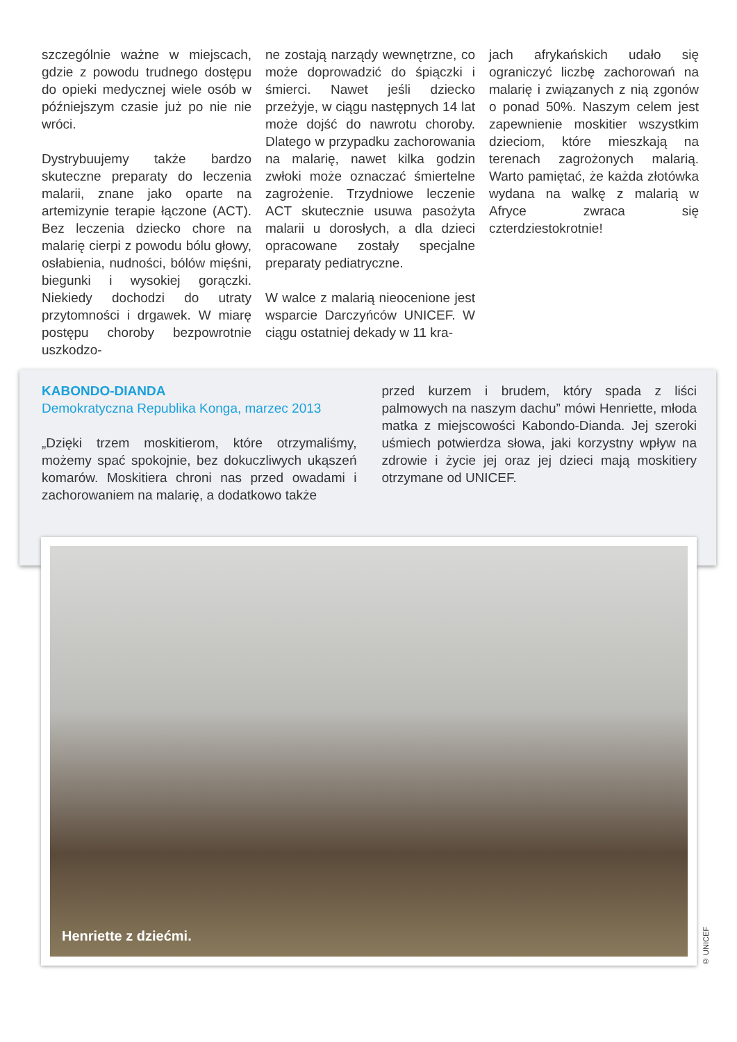szczególnie ważne w miejscach, gdzie z powodu trudnego dostępu do opieki medycznej wiele osób w późniejszym czasie już po nie nie wróci.
Dystrybuujemy także bardzo skuteczne preparaty do leczenia malarii, znane jako oparte na artemizynie terapie łączone (ACT). Bez leczenia dziecko chore na malarię cierpi z powodu bólu głowy, osłabienia, nudności, bólów mięśni, biegunki i wysokiej gorączki. Niekiedy dochodzi do utraty przytomności i drgawek. W miarę postępu choroby bezpowrotnie uszkodzo-
ne zostają narządy wewnętrzne, co może doprowadzić do śpiączki i śmierci. Nawet jeśli dziecko przeżyje, w ciągu następnych 14 lat może dojść do nawrotu choroby. Dlatego w przypadku zachorowania na malarię, nawet kilka godzin zwłoki może oznaczać śmiertelne zagrożenie. Trzydniowe leczenie ACT skutecznie usuwa pasożyta malarii u dorosłych, a dla dzieci opracowane zostały specjalne preparaty pediatryczne.
W walce z malarią nieocenione jest wsparcie Darczyńców UNICEF. W ciągu ostatniej dekady w 11 kra-
jach afrykańskich udało się ograniczyć liczbę zachorowań na malarię i związanych z nią zgonów o ponad 50%. Naszym celem jest zapewnienie moskitier wszystkim dzieciom, które mieszkają na terenach zagrożonych malarią. Warto pamiętać, że każda złotówka wydana na walkę z malarią w Afryce zwraca się czterdziestokrotnie!
KABONDO-DIANDA
Demokratyczna Republika Konga, marzec 2013
„Dzięki trzem moskitierom, które otrzymaliśmy, możemy spać spokojnie, bez dokuczliwych ukąszeń komarów. Moskitiera chroni nas przed owadami i zachorowaniem na malarię, a dodatkowo także
przed kurzem i brudem, który spada z liści palmowych na naszym dachu” mówi Henriette, młoda matka z miejscowości Kabondo-Dianda. Jej szeroki uśmiech potwierdza słowa, jaki korzystny wpływ na zdrowie i życie jej oraz jej dzieci mają moskitiery otrzymane od UNICEF.
Henriette z dziećmi.
© UNICEF